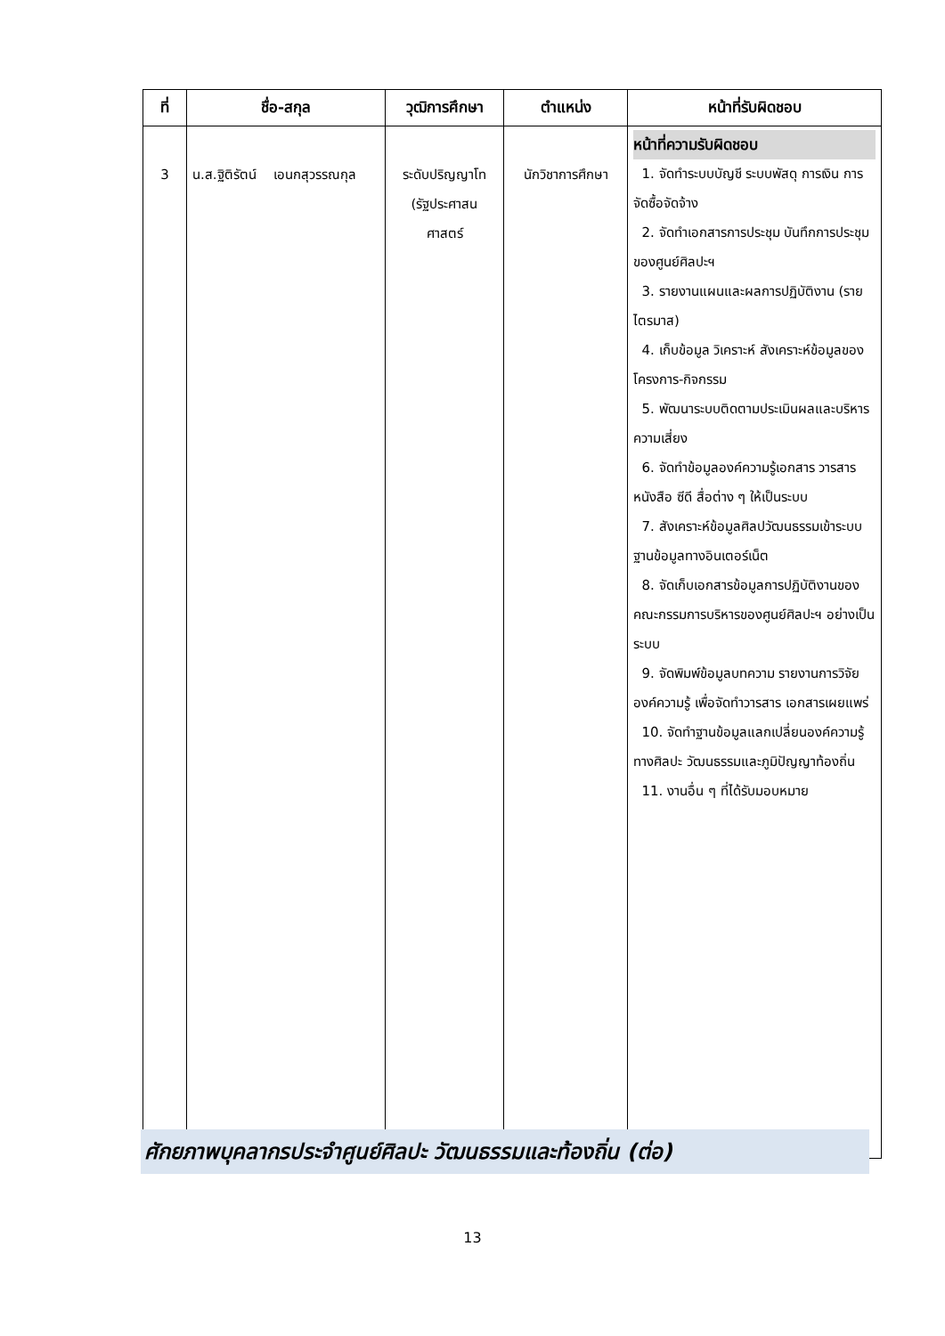| ที่ | ชื่อ-สกุล | วุฒิการศึกษา | ตำแหน่ง | หน้าที่รับผิดชอบ |
| --- | --- | --- | --- | --- |
| 3 | น.ส.ฐิติรัตน์ เอนกสุวรรณกุล | ระดับปริญญาโท (รัฐประศาสน ศาสตร์ | นักวิชาการศึกษา | หน้าที่ความรับผิดชอบ 1. จัดทำระบบบัญชี ระบบพัสดุ การเงิน การจัดซื้อจัดจ้าง 2. จัดทำเอกสารการประชุม บันทึกการประชุมของศูนย์ศิลปะฯ 3. รายงานแผนและผลการปฏิบัติงาน (รายไตรมาส) 4. เก็บข้อมูล วิเคราะห์ สังเคราะห์ข้อมูลของโครงการ-กิจกรรม 5. พัฒนาระบบติดตามประเมินผลและบริหารความเสี่ยง 6. จัดทำข้อมูลองค์ความรู้เอกสาร วารสาร หนังสือ ซีดี สื่อต่าง ๆ ให้เป็นระบบ 7. สังเคราะห์ข้อมูลศิลปวัฒนธรรมเข้าระบบฐานข้อมูลทางอินเตอร์เน็ต 8. จัดเก็บเอกสารข้อมูลการปฏิบัติงานของคณะกรรมการบริหารของศูนย์ศิลปะฯ อย่างเป็นระบบ 9. จัดพิมพ์ข้อมูลบทความ รายงานการวิจัย องค์ความรู้ เพื่อจัดทำวารสาร เอกสารเผยแพร่ 10. จัดทำฐานข้อมูลแลกเปลี่ยนองค์ความรู้ทางศิลปะ วัฒนธรรมและภูมิปัญญาท้องถิ่น 11. งานอื่น ๆ ที่ได้รับมอบหมาย |
ศักยภาพบุคลากรประจำศูนย์ศิลปะ วัฒนธรรมและท้องถิ่น (ต่อ)
13